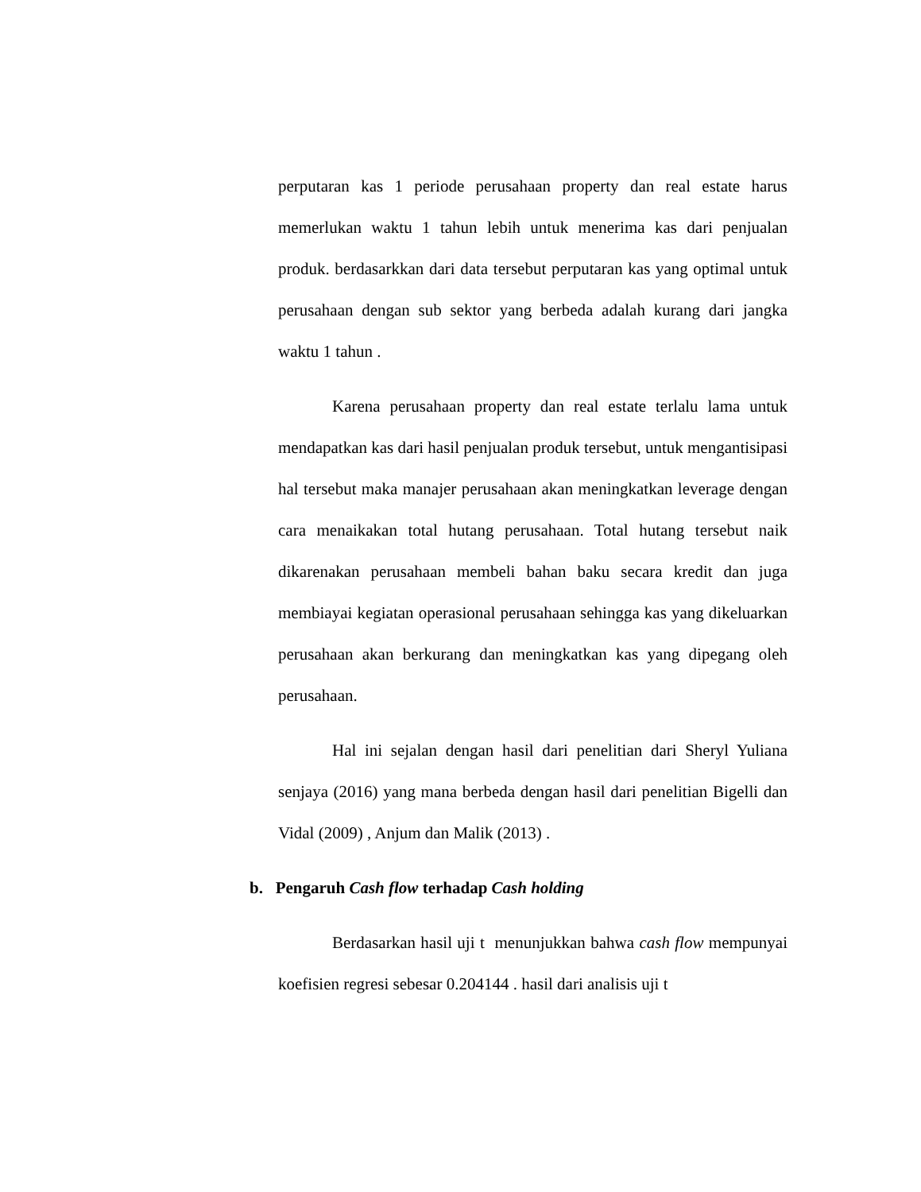perputaran kas 1 periode perusahaan property dan real estate harus memerlukan waktu 1 tahun lebih untuk menerima kas dari penjualan produk. berdasarkkan dari data tersebut perputaran kas yang optimal untuk perusahaan dengan sub sektor yang berbeda adalah kurang dari jangka waktu 1 tahun .
Karena perusahaan property dan real estate terlalu lama untuk mendapatkan kas dari hasil penjualan produk tersebut, untuk mengantisipasi hal tersebut maka manajer perusahaan akan meningkatkan leverage dengan cara menaikakan total hutang perusahaan. Total hutang tersebut naik dikarenakan perusahaan membeli bahan baku secara kredit dan juga membiayai kegiatan operasional perusahaan sehingga kas yang dikeluarkan perusahaan akan berkurang dan meningkatkan kas yang dipegang oleh perusahaan.
Hal ini sejalan dengan hasil dari penelitian dari Sheryl Yuliana senjaya (2016) yang mana berbeda dengan hasil dari penelitian Bigelli dan Vidal (2009) , Anjum dan Malik (2013) .
b. Pengaruh Cash flow terhadap Cash holding
Berdasarkan hasil uji t menunjukkan bahwa cash flow mempunyai koefisien regresi sebesar 0.204144 . hasil dari analisis uji t